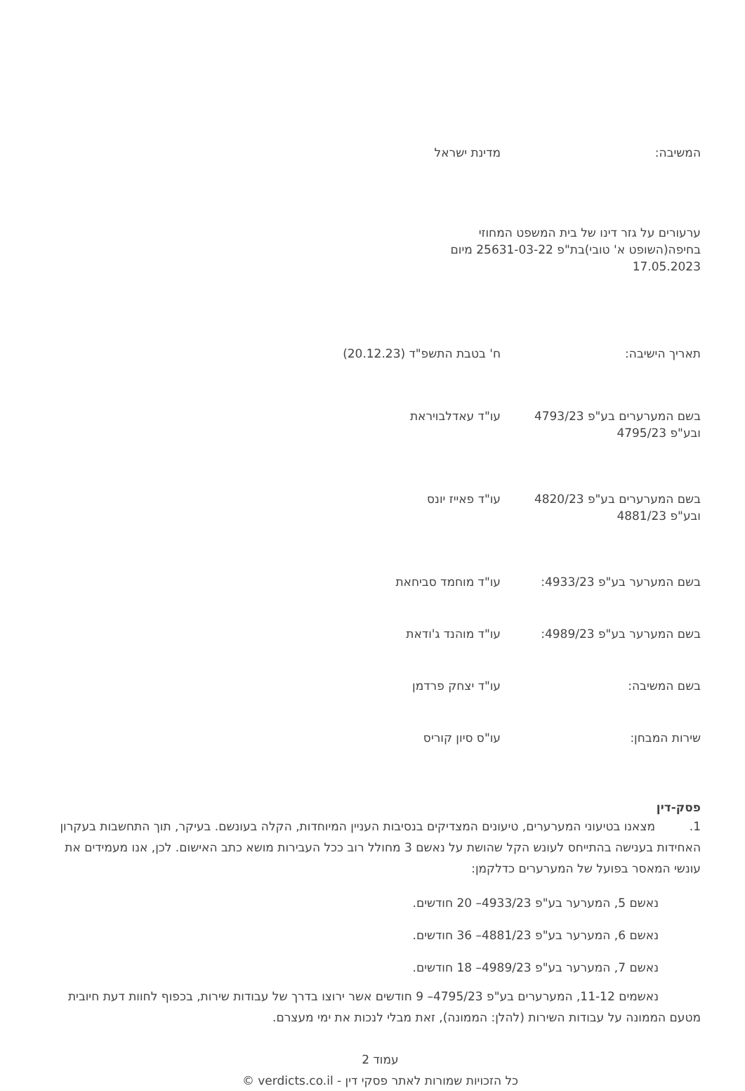המשיבה: מדינת ישראל
ערעורים על גזר דינו של בית המשפט המחוזי בחיפה(השופט א' טובי)בת"פ 25631-03-22 מיום 17.05.2023
תאריך הישיבה: ח' בטבת התשפ"ד (20.12.23)
בשם המערערים בע"פ 4793/23 ובע"פ 4795/23
עו"ד עאדלבויראת
בשם המערערים בע"פ 4820/23 ובע"פ 4881/23
עו"ד פאייז יונס
בשם המערער בע"פ 4933/23: עו"ד מוחמד סביחאת
בשם המערער בע"פ 4989/23: עו"ד מוהנד ג'ודאת
בשם המשיבה: עו"ד יצחק פרדמן
שירות המבחן: עו"ס סיון קוריס
פסק-דין
1. מצאנו בטיעוני המערערים, טיעונים המצדיקים בנסיבות העניין המיוחדות, הקלה בעונשם. בעיקר, תוך התחשבות בעקרון האחידות בענישה בהתייחס לעונש הקל שהושת על נאשם 3 מחולל רוב ככל העבירות מושא כתב האישום. לכן, אנו מעמידים את עונשי המאסר בפועל של המערערים כדלקמן:
נאשם 5, המערער בע"פ 4933/23– 20 חודשים.
נאשם 6, המערער בע"פ 4881/23– 36 חודשים.
נאשם 7, המערער בע"פ 4989/23– 18 חודשים.
נאשמים 11-12, המערערים בע"פ 4795/23– 9 חודשים אשר ירוצו בדרך של עבודות שירות, בכפוף לחוות דעת חיובית מטעם הממונה על עבודות השירות (להלן: הממונה), זאת מבלי לנכות את ימי מעצרם.
עמוד 2
כל הזכויות שמורות לאתר פסקי דין - verdicts.co.il ©